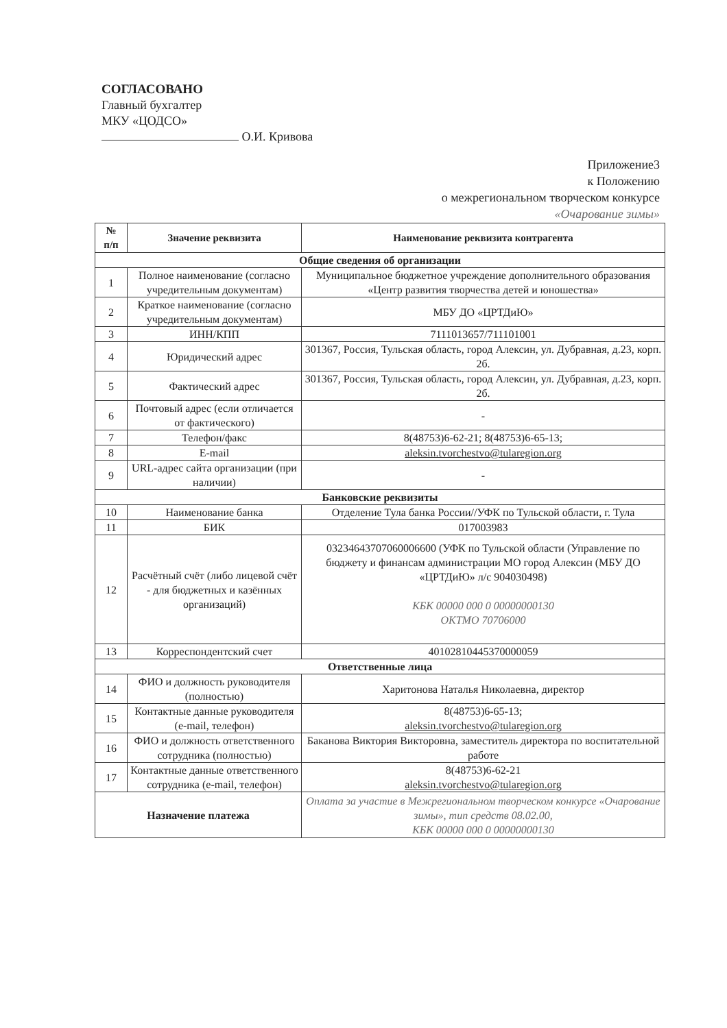СОГЛАСОВАНО
Главный бухгалтер
МКУ «ЦОДСО»
О.И. Кривова
Приложение3
к Положению
о межрегиональном творческом конкурсе
«Очарование зимы»
| № п/п | Значение реквизита | Наименование реквизита контрагента |
| --- | --- | --- |
| Общие сведения об организации | | |
| 1 | Полное наименование (согласно учредительным документам) | Муниципальное бюджетное учреждение дополнительного образования «Центр развития творчества детей и юношества» |
| 2 | Краткое наименование (согласно учредительным документам) | МБУ ДО «ЦРТДиЮ» |
| 3 | ИНН/КПП | 7111013657/711101001 |
| 4 | Юридический адрес | 301367, Россия, Тульская область, город Алексин, ул. Дубравная, д.23, корп. 2б. |
| 5 | Фактический адрес | 301367, Россия, Тульская область, город Алексин, ул. Дубравная, д.23, корп. 2б. |
| 6 | Почтовый адрес (если отличается от фактического) | - |
| 7 | Телефон/факс | 8(48753)6-62-21; 8(48753)6-65-13; |
| 8 | E-mail | aleksin.tvorchestvo@tularegion.org |
| 9 | URL-адрес сайта организации (при наличии) | - |
| Банковские реквизиты | | |
| 10 | Наименование банка | Отделение Тула банка России//УФК по Тульской области, г. Тула |
| 11 | БИК | 017003983 |
| 12 | Расчётный счёт (либо лицевой счёт - для бюджетных и казённых организаций) | 03234643707060006600 (УФК по Тульской области (Управление по бюджету и финансам администрации МО город Алексин (МБУ ДО «ЦРТДиЮ» л/с 904030498) КБК 00000 000 0 00000000130 ОКТМО 70706000 |
| 13 | Корреспондентский счет | 40102810445370000059 |
| Ответственные лица | | |
| 14 | ФИО и должность руководителя (полностью) | Харитонова Наталья Николаевна, директор |
| 15 | Контактные данные руководителя (e-mail, телефон) | 8(48753)6-65-13; aleksin.tvorchestvo@tularegion.org |
| 16 | ФИО и должность ответственного сотрудника (полностью) | Баканова Виктория Викторовна, заместитель директора по воспитательной работе |
| 17 | Контактные данные ответственного сотрудника (e-mail, телефон) | 8(48753)6-62-21 aleksin.tvorchestvo@tularegion.org |
| Назначение платежа | | Оплата за участие в Межрегиональном творческом конкурсе «Очарование зимы», тип средств 08.02.00, КБК 00000 000 0 00000000130 |